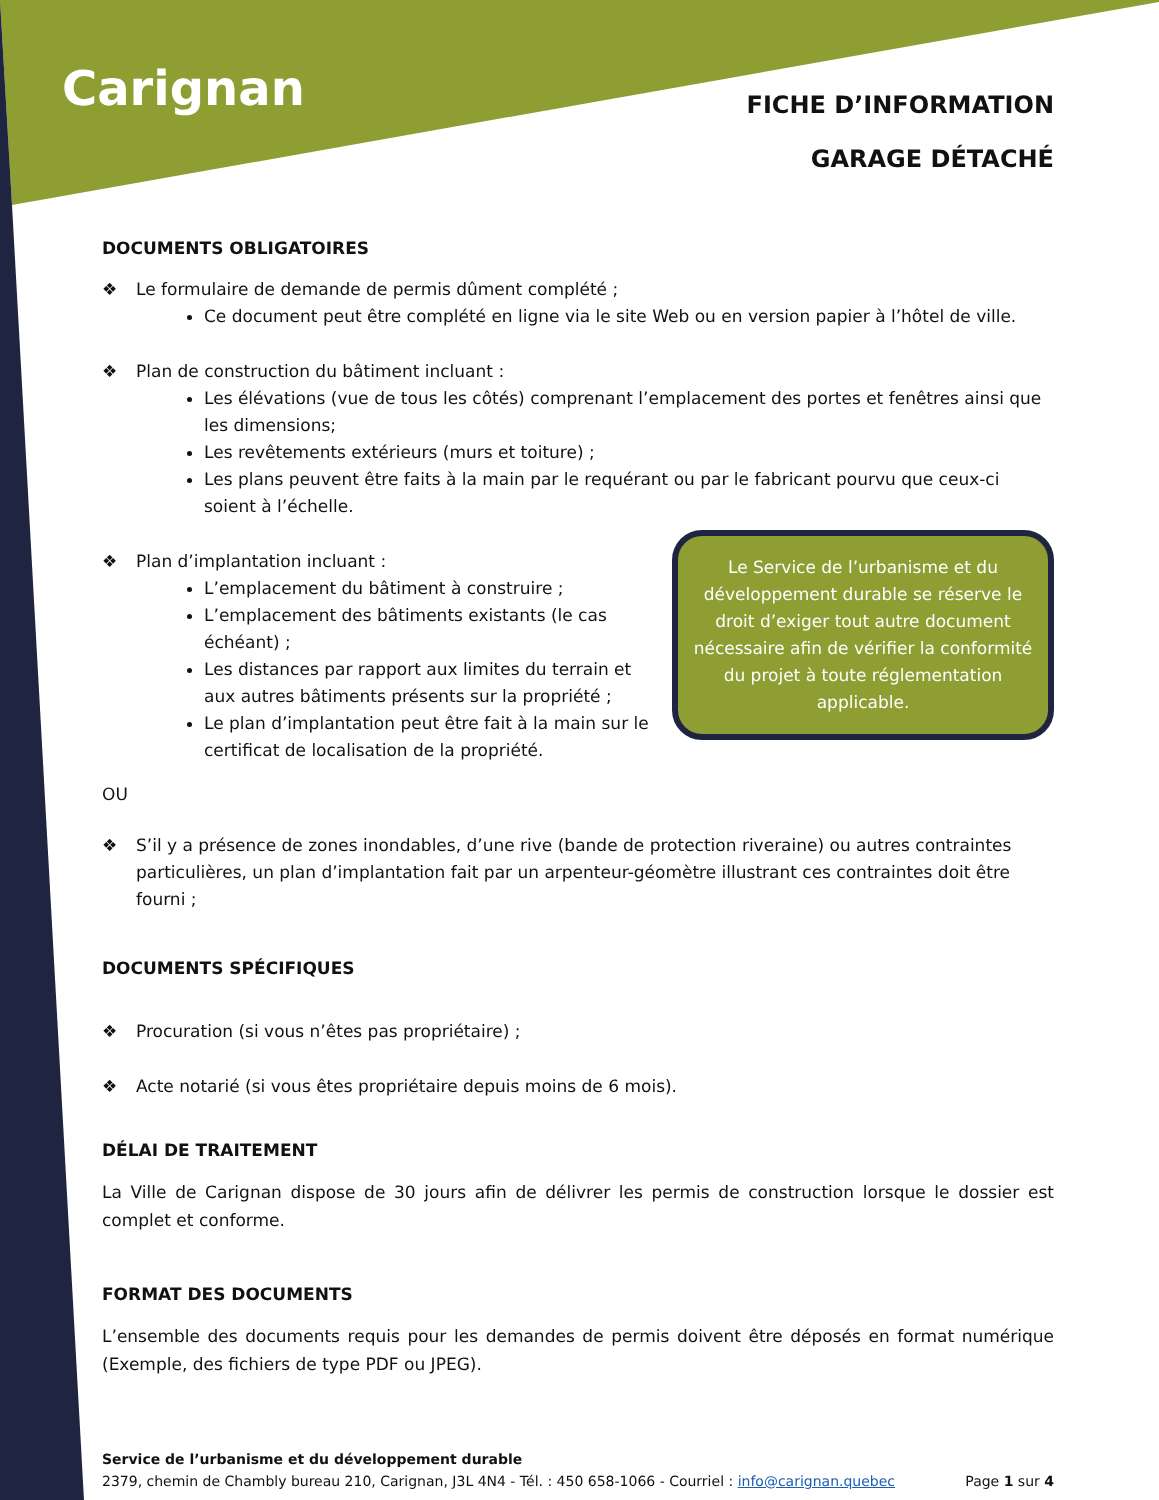Carignan
FICHE D’INFORMATION
GARAGE DÉTACHÉ
DOCUMENTS OBLIGATOIRES
Le formulaire de demande de permis dûment complété ;
Ce document peut être complété en ligne via le site Web ou en version papier à l’hôtel de ville.
Plan de construction du bâtiment incluant :
Les élévations (vue de tous les côtés) comprenant l’emplacement des portes et fenêtres ainsi que les dimensions;
Les revêtements extérieurs (murs et toiture) ;
Les plans peuvent être faits à la main par le requérant ou par le fabricant pourvu que ceux-ci soient à l’échelle.
Le Service de l’urbanisme et du développement durable se réserve le droit d’exiger tout autre document nécessaire afin de vérifier la conformité du projet à toute réglementation applicable.
Plan d’implantation incluant :
L’emplacement du bâtiment à construire ;
L’emplacement des bâtiments existants (le cas échéant) ;
Les distances par rapport aux limites du terrain et aux autres bâtiments présents sur la propriété ;
Le plan d’implantation peut être fait à la main sur le certificat de localisation de la propriété.
OU
S’il y a présence de zones inondables, d’une rive (bande de protection riveraine) ou autres contraintes particulières, un plan d’implantation fait par un arpenteur-géomètre illustrant ces contraintes doit être fourni ;
DOCUMENTS SPÉCIFIQUES
Procuration (si vous n’êtes pas propriétaire) ;
Acte notarié (si vous êtes propriétaire depuis moins de 6 mois).
DÉLAI DE TRAITEMENT
La Ville de Carignan dispose de 30 jours afin de délivrer les permis de construction lorsque le dossier est complet et conforme.
FORMAT DES DOCUMENTS
L’ensemble des documents requis pour les demandes de permis doivent être déposés en format numérique (Exemple, des fichiers de type PDF ou JPEG).
Service de l’urbanisme et du développement durable
2379, chemin de Chambly bureau 210, Carignan, J3L 4N4 - Tél. : 450 658-1066 - Courriel : info@carignan.quebec Page 1 sur 4